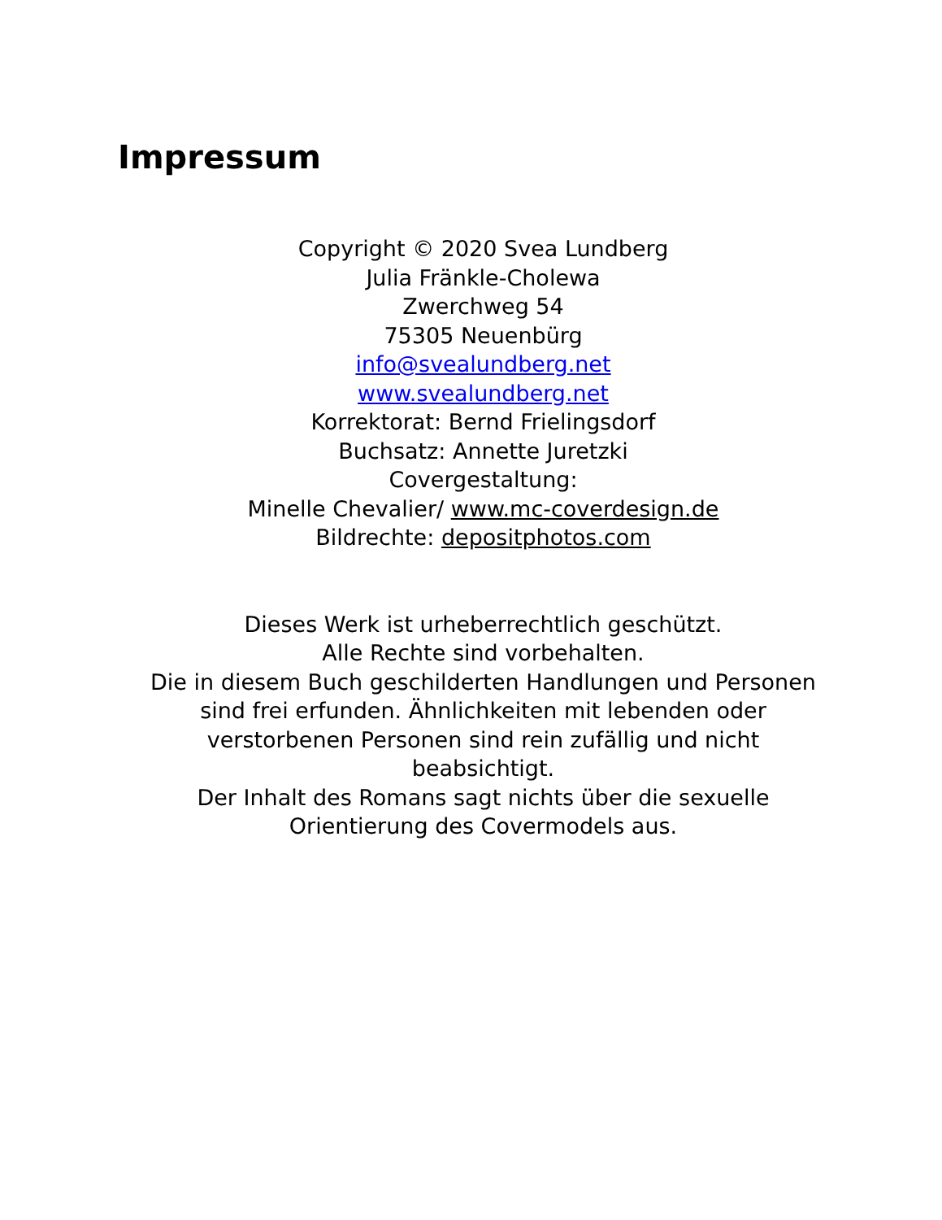Impressum
Copyright © 2020 Svea Lundberg
Julia Fränkle-Cholewa
Zwerchweg 54
75305 Neuenbürg
info@svealundberg.net
www.svealundberg.net
Korrektorat: Bernd Frielingsdorf
Buchsatz: Annette Juretzki
Covergestaltung:
Minelle Chevalier/ www.mc-coverdesign.de
Bildrechte: depositphotos.com
Dieses Werk ist urheberrechtlich geschützt.
Alle Rechte sind vorbehalten.
Die in diesem Buch geschilderten Handlungen und Personen sind frei erfunden. Ähnlichkeiten mit lebenden oder verstorbenen Personen sind rein zufällig und nicht beabsichtigt.
Der Inhalt des Romans sagt nichts über die sexuelle Orientierung des Covermodels aus.